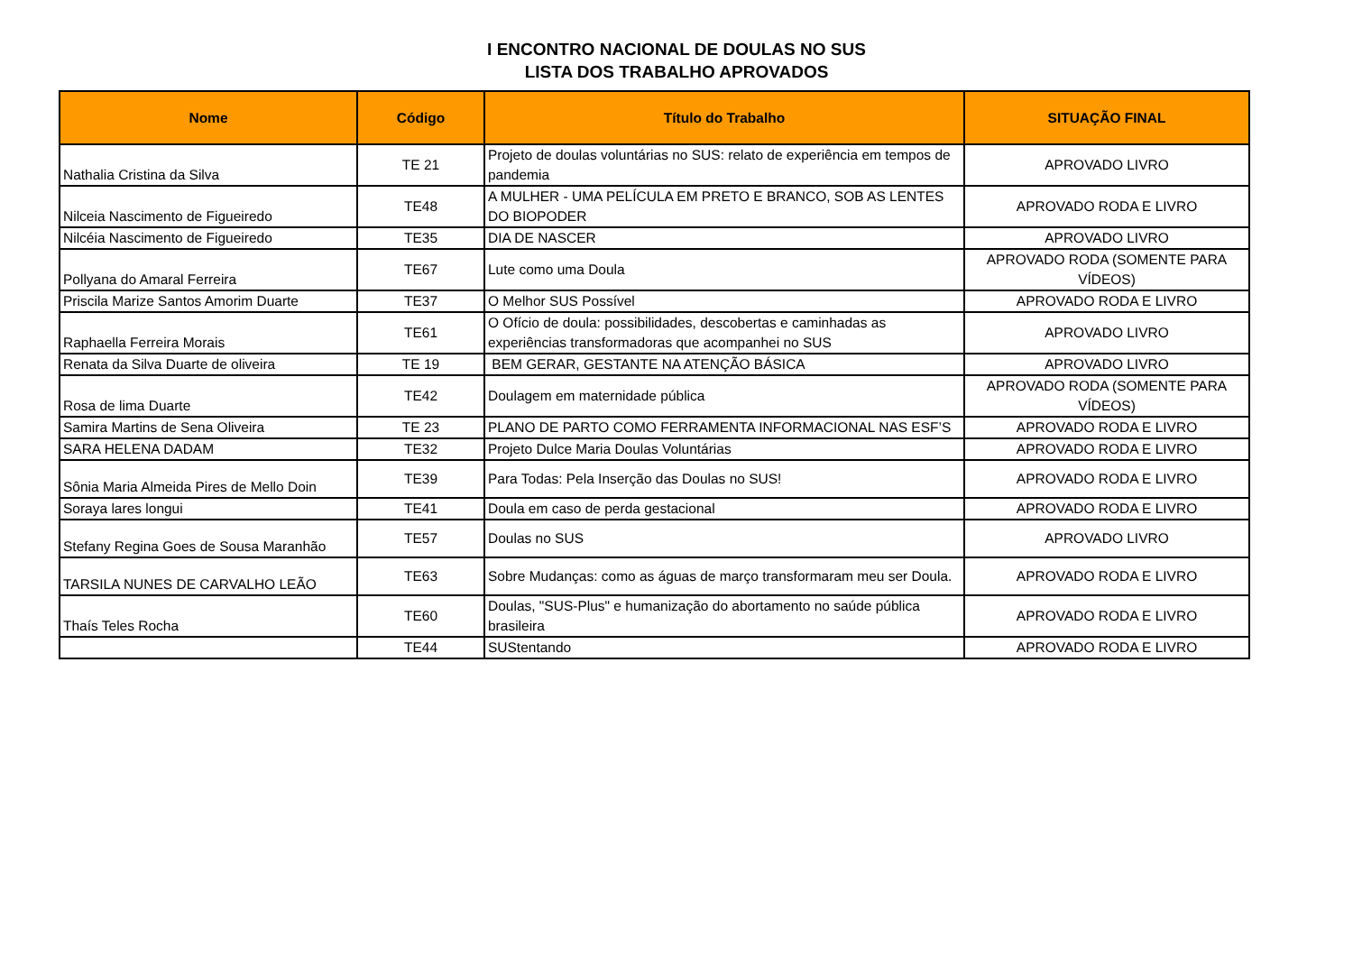I ENCONTRO NACIONAL DE DOULAS NO SUS
LISTA DOS TRABALHO APROVADOS
| Nome | Código | Título do Trabalho | SITUAÇÃO FINAL |
| --- | --- | --- | --- |
| Nathalia Cristina da Silva | TE 21 | Projeto de doulas voluntárias no SUS: relato de experiência em tempos de pandemia | APROVADO LIVRO |
| Nilceia Nascimento de Figueiredo | TE48 | A MULHER - UMA PELÍCULA EM PRETO E BRANCO, SOB AS LENTES DO BIOPODER | APROVADO RODA E LIVRO |
| Nilcéia Nascimento de Figueiredo | TE35 | DIA DE NASCER | APROVADO LIVRO |
| Pollyana do Amaral Ferreira | TE67 | Lute como uma Doula | APROVADO RODA (SOMENTE PARA VÍDEOS) |
| Priscila Marize Santos Amorim Duarte | TE37 | O Melhor SUS Possível | APROVADO RODA E LIVRO |
| Raphaella Ferreira Morais | TE61 | O Ofício de doula: possibilidades, descobertas e caminhadas as experiências transformadoras que acompanhei no SUS | APROVADO LIVRO |
| Renata da Silva Duarte de oliveira | TE 19 | BEM GERAR, GESTANTE NA ATENÇÃO BÁSICA | APROVADO LIVRO |
| Rosa de lima Duarte | TE42 | Doulagem em maternidade pública | APROVADO RODA (SOMENTE PARA VÍDEOS) |
| Samira Martins de Sena Oliveira | TE 23 | PLANO DE PARTO COMO FERRAMENTA INFORMACIONAL NAS ESF’S | APROVADO RODA E LIVRO |
| SARA HELENA DADAM | TE32 | Projeto Dulce Maria Doulas Voluntárias | APROVADO RODA E LIVRO |
| Sônia Maria Almeida Pires de Mello Doin | TE39 | Para Todas: Pela Inserção das Doulas no SUS! | APROVADO RODA E LIVRO |
| Soraya lares longui | TE41 | Doula em caso de perda gestacional | APROVADO RODA E LIVRO |
| Stefany Regina Goes de Sousa Maranhão | TE57 | Doulas no SUS | APROVADO LIVRO |
| TARSILA NUNES DE CARVALHO LEÃO | TE63 | Sobre Mudanças: como as águas de março transformaram meu ser Doula. | APROVADO RODA E LIVRO |
| Thaís Teles Rocha | TE60 | Doulas, "SUS-Plus" e humanização do abortamento no saúde pública brasileira | APROVADO RODA E LIVRO |
| | TE44 | SUStentando | APROVADO RODA E LIVRO |